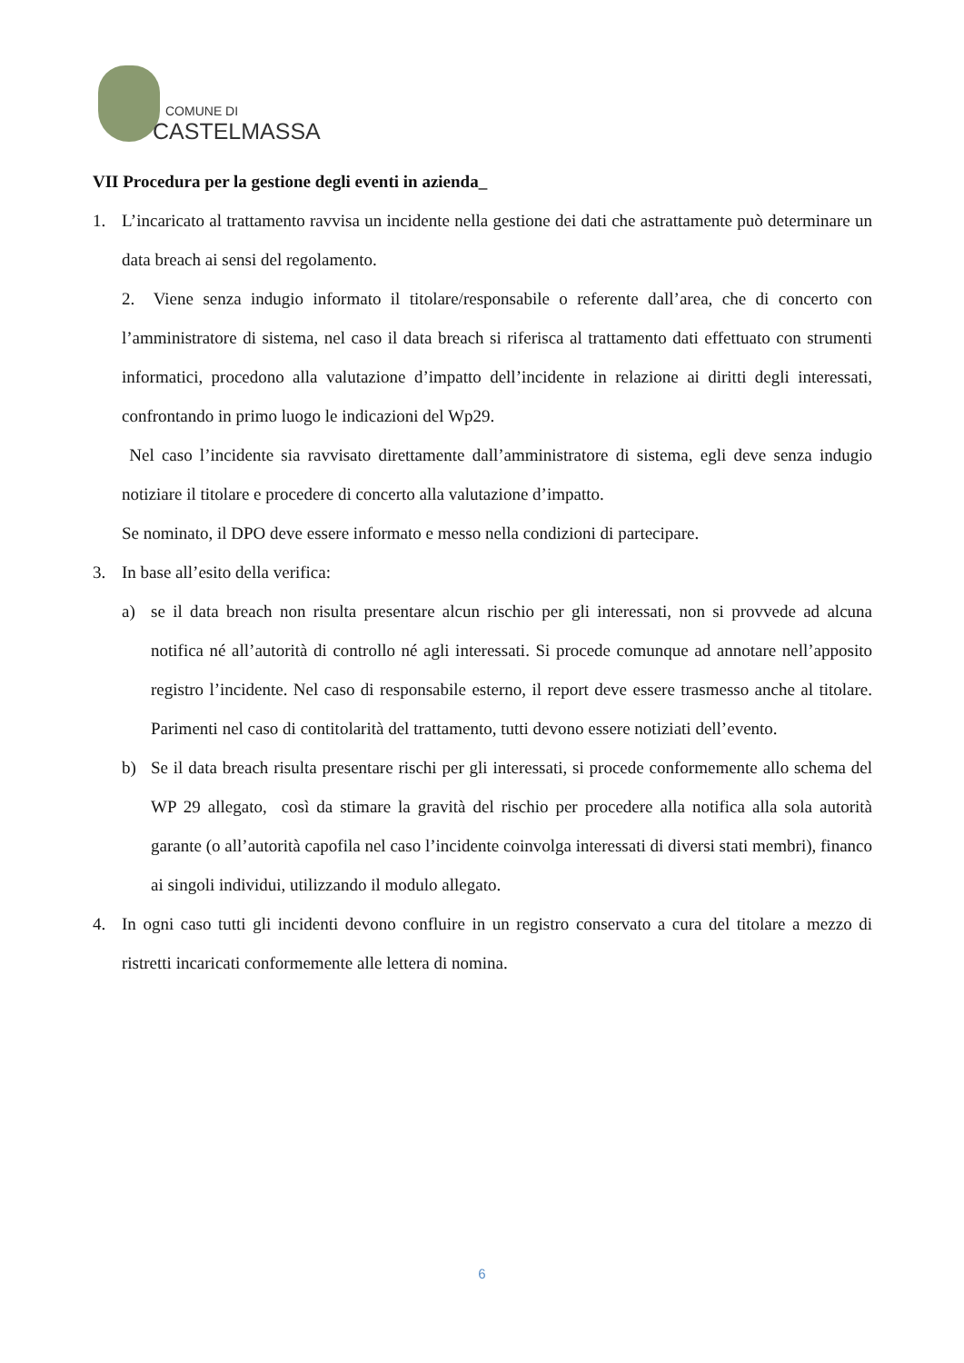COMUNE DI
CASTELMASSA
VII Procedura per la gestione degli eventi in azienda_
1. L’incaricato al trattamento ravvisa un incidente nella gestione dei dati che astrattamente può determinare un data breach ai sensi del regolamento.
2. Viene senza indugio informato il titolare/responsabile o referente dall’area, che di concerto con l’amministratore di sistema, nel caso il data breach si riferisca al trattamento dati effettuato con strumenti informatici, procedono alla valutazione d’impatto dell’incidente in relazione ai diritti degli interessati, confrontando in primo luogo le indicazioni del Wp29.
Nel caso l’incidente sia ravvisato direttamente dall’amministratore di sistema, egli deve senza indugio notiziare il titolare e procedere di concerto alla valutazione d’impatto.
Se nominato, il DPO deve essere informato e messo nella condizioni di partecipare.
3. In base all’esito della verifica:
a) se il data breach non risulta presentare alcun rischio per gli interessati, non si provvede ad alcuna notifica né all’autorità di controllo né agli interessati. Si procede comunque ad annotare nell’apposito registro l’incidente. Nel caso di responsabile esterno, il report deve essere trasmesso anche al titolare. Parimenti nel caso di contitolarità del trattamento, tutti devono essere notiziati dell’evento.
b) Se il data breach risulta presentare rischi per gli interessati, si procede conformemente allo schema del WP 29 allegato, così da stimare la gravità del rischio per procedere alla notifica alla sola autorità garante (o all’autorità capofila nel caso l’incidente coinvolga interessati di diversi stati membri), financo ai singoli individui, utilizzando il modulo allegato.
4. In ogni caso tutti gli incidenti devono confluire in un registro conservato a cura del titolare a mezzo di ristretti incaricati conformemente alle lettera di nomina.
6